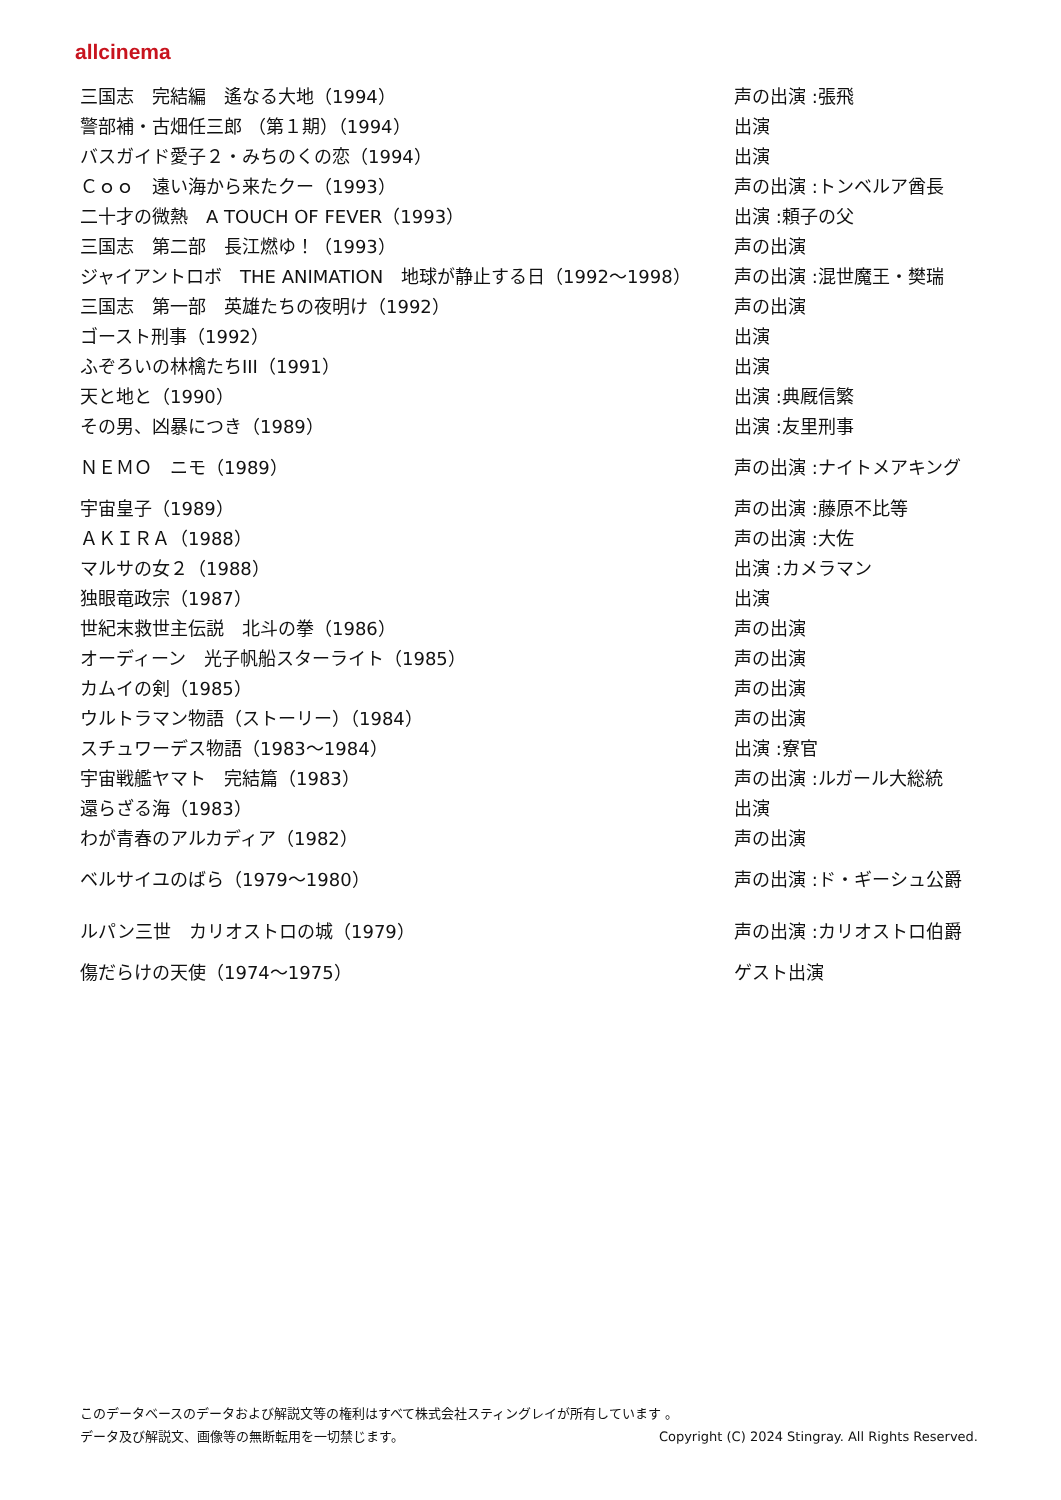allcinema
| 三国志 完結編 遙なる大地（1994） | 声の出演 :張飛 |
| 警部補・古畑任三郎 （第１期）（1994） | 出演 |
| バスガイド愛子２・みちのくの恋（1994） | 出演 |
| Ｃｏｏ 遠い海から来たクー（1993） | 声の出演 :トンベルア酋長 |
| 二十才の微熱 A TOUCH OF FEVER（1993） | 出演 :頼子の父 |
| 三国志 第二部 長江燃ゆ！（1993） | 声の出演 |
| ジャイアントロボ THE ANIMATION 地球が静止する日（1992～1998） | 声の出演 :混世魔王・樊瑞 |
| 三国志 第一部 英雄たちの夜明け（1992） | 声の出演 |
| ゴースト刑事（1992） | 出演 |
| ふぞろいの林檎たちIII（1991） | 出演 |
| 天と地と（1990） | 出演 :典厩信繁 |
| その男、凶暴につき（1989） | 出演 :友里刑事 |
| ＮＥＭＯ ニモ（1989） | 声の出演 :ナイトメアキング |
| 宇宙皇子（1989） | 声の出演 :藤原不比等 |
| ＡＫＩＲＡ（1988） | 声の出演 :大佐 |
| マルサの女２（1988） | 出演 :カメラマン |
| 独眼竜政宗（1987） | 出演 |
| 世紀末救世主伝説 北斗の拳（1986） | 声の出演 |
| オーディーン 光子帆船スターライト（1985） | 声の出演 |
| カムイの剣（1985） | 声の出演 |
| ウルトラマン物語（ストーリー）（1984） | 声の出演 |
| スチュワーデス物語（1983～1984） | 出演 :寮官 |
| 宇宙戦艦ヤマト 完結篇（1983） | 声の出演 :ルガール大総統 |
| 還らざる海（1983） | 出演 |
| わが青春のアルカディア（1982） | 声の出演 |
| ベルサイユのばら（1979～1980） | 声の出演 :ド・ギーシュ公爵 |
| ルパン三世 カリオストロの城（1979） | 声の出演 :カリオストロ伯爵 |
| 傷だらけの天使（1974～1975） | ゲスト出演 |
このデータベースのデータおよび解説文等の権利はすべて株式会社スティングレイが所有しています 。
Copyright (C) 2024 Stingray. All Rights Reserved. データ及び解説文、画像等の無断転用を一切禁じます。